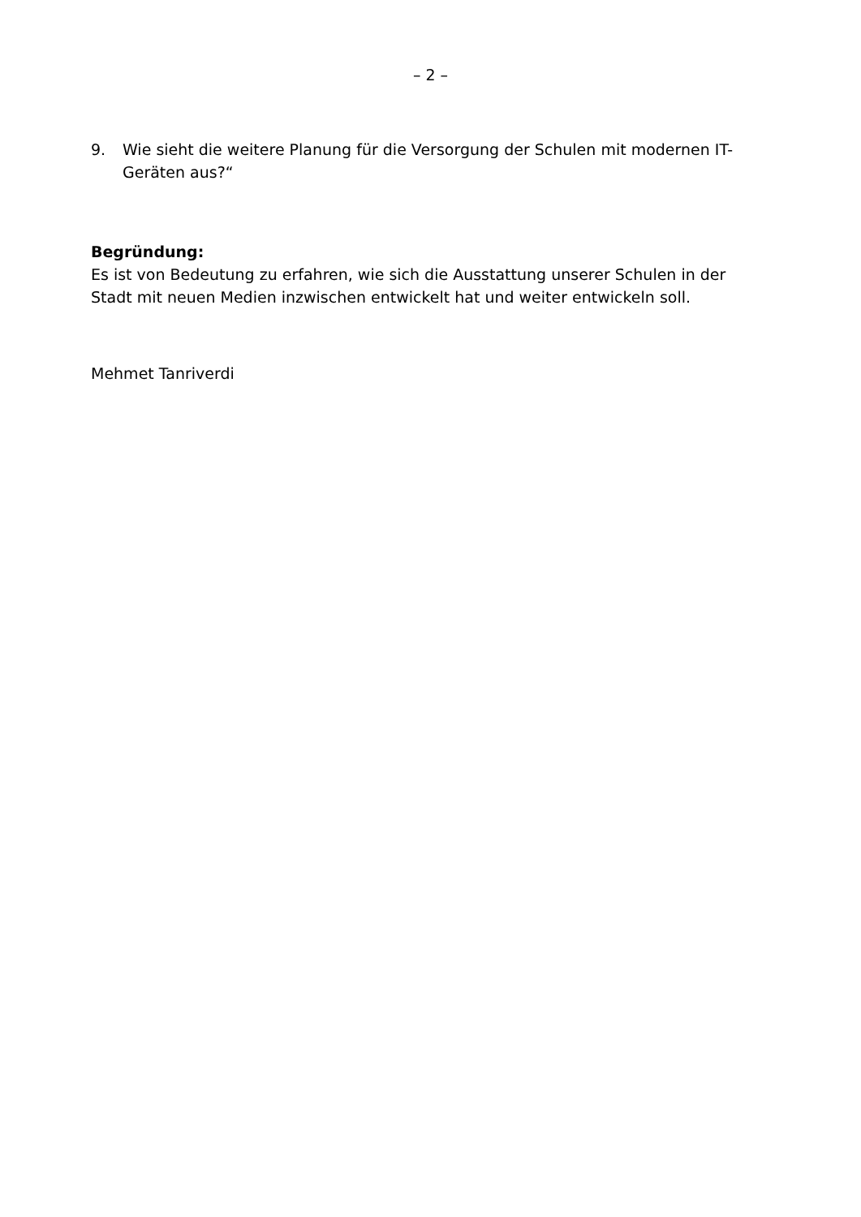– 2 –
9. Wie sieht die weitere Planung für die Versorgung der Schulen mit modernen IT-Geräten aus?“
Begründung:
Es ist von Bedeutung zu erfahren, wie sich die Ausstattung unserer Schulen in der Stadt mit neuen Medien inzwischen entwickelt hat und weiter entwickeln soll.
Mehmet Tanriverdi